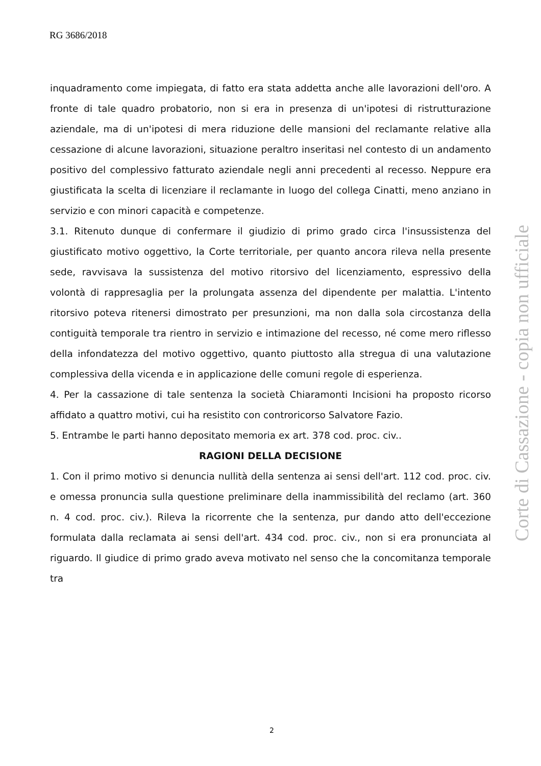RG 3686/2018
inquadramento come impiegata, di fatto era stata addetta anche alle lavorazioni dell'oro. A fronte di tale quadro probatorio, non si era in presenza di un'ipotesi di ristrutturazione aziendale, ma di un'ipotesi di mera riduzione delle mansioni del reclamante relative alla cessazione di alcune lavorazioni, situazione peraltro inseritasi nel contesto di un andamento positivo del complessivo fatturato aziendale negli anni precedenti al recesso. Neppure era giustificata la scelta di licenziare il reclamante in luogo del collega Cinatti, meno anziano in servizio e con minori capacità e competenze.
3.1. Ritenuto dunque di confermare il giudizio di primo grado circa l'insussistenza del giustificato motivo oggettivo, la Corte territoriale, per quanto ancora rileva nella presente sede, ravvisava la sussistenza del motivo ritorsivo del licenziamento, espressivo della volontà di rappresaglia per la prolungata assenza del dipendente per malattia. L'intento ritorsivo poteva ritenersi dimostrato per presunzioni, ma non dalla sola circostanza della contiguità temporale tra rientro in servizio e intimazione del recesso, né come mero riflesso della infondatezza del motivo oggettivo, quanto piuttosto alla stregua di una valutazione complessiva della vicenda e in applicazione delle comuni regole di esperienza.
4. Per la cassazione di tale sentenza la società Chiaramonti Incisioni ha proposto ricorso affidato a quattro motivi, cui ha resistito con controricorso Salvatore Fazio.
5. Entrambe le parti hanno depositato memoria ex art. 378 cod. proc. civ..
RAGIONI DELLA DECISIONE
1. Con il primo motivo si denuncia nullità della sentenza ai sensi dell'art. 112 cod. proc. civ. e omessa pronuncia sulla questione preliminare della inammissibilità del reclamo (art. 360 n. 4 cod. proc. civ.). Rileva la ricorrente che la sentenza, pur dando atto dell'eccezione formulata dalla reclamata ai sensi dell'art. 434 cod. proc. civ., non si era pronunciata al riguardo. Il giudice di primo grado aveva motivato nel senso che la concomitanza temporale tra
Corte di Cassazione - copia non ufficiale
2